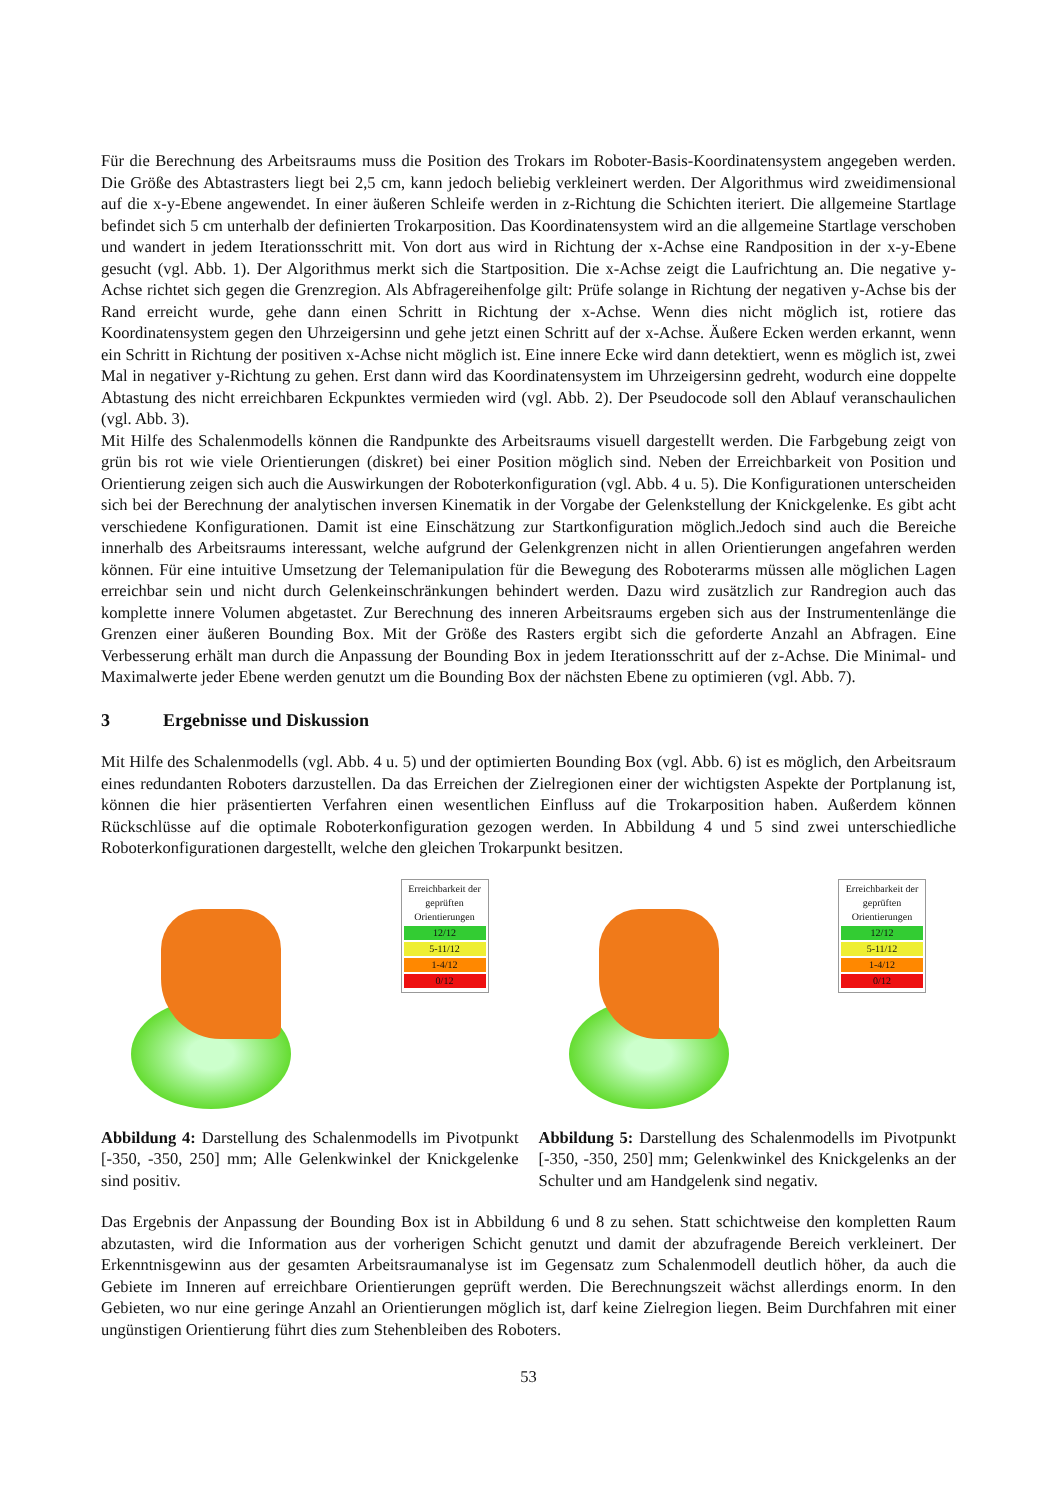Für die Berechnung des Arbeitsraums muss die Position des Trokars im Roboter-Basis-Koordinatensystem angegeben werden. Die Größe des Abtastrasters liegt bei 2,5 cm, kann jedoch beliebig verkleinert werden. Der Algorithmus wird zweidimensional auf die x-y-Ebene angewendet. In einer äußeren Schleife werden in z-Richtung die Schichten iteriert. Die allgemeine Startlage befindet sich 5 cm unterhalb der definierten Trokarposition. Das Koordinatensystem wird an die allgemeine Startlage verschoben und wandert in jedem Iterationsschritt mit. Von dort aus wird in Richtung der x-Achse eine Randposition in der x-y-Ebene gesucht (vgl. Abb. 1). Der Algorithmus merkt sich die Startposition. Die x-Achse zeigt die Laufrichtung an. Die negative y-Achse richtet sich gegen die Grenzregion. Als Abfragereihenfolge gilt: Prüfe solange in Richtung der negativen y-Achse bis der Rand erreicht wurde, gehe dann einen Schritt in Richtung der x-Achse. Wenn dies nicht möglich ist, rotiere das Koordinatensystem gegen den Uhrzeigersinn und gehe jetzt einen Schritt auf der x-Achse. Äußere Ecken werden erkannt, wenn ein Schritt in Richtung der positiven x-Achse nicht möglich ist. Eine innere Ecke wird dann detektiert, wenn es möglich ist, zwei Mal in negativer y-Richtung zu gehen. Erst dann wird das Koordinatensystem im Uhrzeigersinn gedreht, wodurch eine doppelte Abtastung des nicht erreichbaren Eckpunktes vermieden wird (vgl. Abb. 2). Der Pseudocode soll den Ablauf veranschaulichen (vgl. Abb. 3).
Mit Hilfe des Schalenmodells können die Randpunkte des Arbeitsraums visuell dargestellt werden. Die Farbgebung zeigt von grün bis rot wie viele Orientierungen (diskret) bei einer Position möglich sind. Neben der Erreichbarkeit von Position und Orientierung zeigen sich auch die Auswirkungen der Roboterkonfiguration (vgl. Abb. 4 u. 5). Die Konfigurationen unterscheiden sich bei der Berechnung der analytischen inversen Kinematik in der Vorgabe der Gelenkstellung der Knickgelenke. Es gibt acht verschiedene Konfigurationen. Damit ist eine Einschätzung zur Startkonfiguration möglich.Jedoch sind auch die Bereiche innerhalb des Arbeitsraums interessant, welche aufgrund der Gelenkgrenzen nicht in allen Orientierungen angefahren werden können. Für eine intuitive Umsetzung der Telemanipulation für die Bewegung des Roboterarms müssen alle möglichen Lagen erreichbar sein und nicht durch Gelenkeinschränkungen behindert werden. Dazu wird zusätzlich zur Randregion auch das komplette innere Volumen abgetastet. Zur Berechnung des inneren Arbeitsraums ergeben sich aus der Instrumentenlänge die Grenzen einer äußeren Bounding Box. Mit der Größe des Rasters ergibt sich die geforderte Anzahl an Abfragen. Eine Verbesserung erhält man durch die Anpassung der Bounding Box in jedem Iterationsschritt auf der z-Achse. Die Minimal- und Maximalwerte jeder Ebene werden genutzt um die Bounding Box der nächsten Ebene zu optimieren (vgl. Abb. 7).
3 Ergebnisse und Diskussion
Mit Hilfe des Schalenmodells (vgl. Abb. 4 u. 5) und der optimierten Bounding Box (vgl. Abb. 6) ist es möglich, den Arbeitsraum eines redundanten Roboters darzustellen. Da das Erreichen der Zielregionen einer der wichtigsten Aspekte der Portplanung ist, können die hier präsentierten Verfahren einen wesentlichen Einfluss auf die Trokarposition haben. Außerdem können Rückschlüsse auf die optimale Roboterkonfiguration gezogen werden. In Abbildung 4 und 5 sind zwei unterschiedliche Roboterkonfigurationen dargestellt, welche den gleichen Trokarpunkt besitzen.
Erreichbarkeit der geprüften Orientierungen
12/12
5-11/12
1-4/12
0/12
Abbildung 4: Darstellung des Schalenmodells im Pivotpunkt [-350, -350, 250] mm; Alle Gelenkwinkel der Knickgelenke sind positiv.
Erreichbarkeit der geprüften Orientierungen
12/12
5-11/12
1-4/12
0/12
Abbildung 5: Darstellung des Schalenmodells im Pivotpunkt [-350, -350, 250] mm; Gelenkwinkel des Knickgelenks an der Schulter und am Handgelenk sind negativ.
Das Ergebnis der Anpassung der Bounding Box ist in Abbildung 6 und 8 zu sehen. Statt schichtweise den kompletten Raum abzutasten, wird die Information aus der vorherigen Schicht genutzt und damit der abzufragende Bereich verkleinert. Der Erkenntnisgewinn aus der gesamten Arbeitsraumanalyse ist im Gegensatz zum Schalenmodell deutlich höher, da auch die Gebiete im Inneren auf erreichbare Orientierungen geprüft werden. Die Berechnungszeit wächst allerdings enorm. In den Gebieten, wo nur eine geringe Anzahl an Orientierungen möglich ist, darf keine Zielregion liegen. Beim Durchfahren mit einer ungünstigen Orientierung führt dies zum Stehenbleiben des Roboters.
53